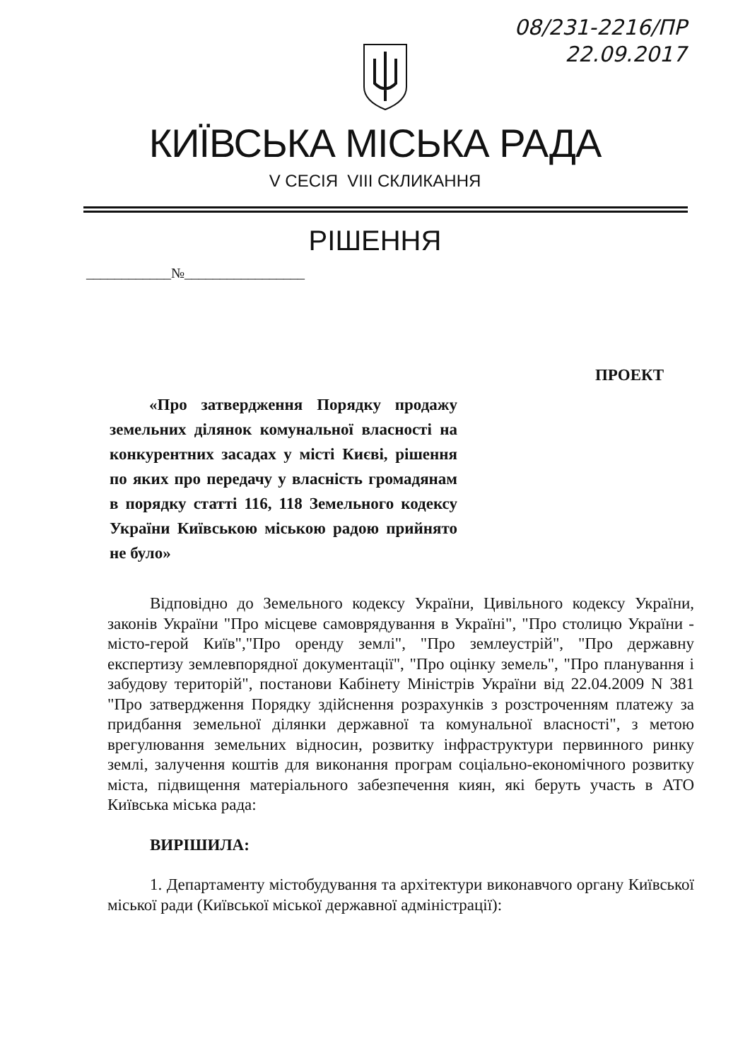08/231-2216/ПР
22.09.2017
КИЇВСЬКА МІСЬКА РАДА
V СЕСІЯ VIII СКЛИКАННЯ
РІШЕННЯ
____________№_________________
ПРОЕКТ
«Про затвердження Порядку продажу земельних ділянок комунальної власності на конкурентних засадах у місті Києві, рішення по яких про передачу у власність громадянам в порядку статті 116, 118 Земельного кодексу України Київською міською радою прийнято не було»
Відповідно до Земельного кодексу України, Цивільного кодексу України, законів України "Про місцеве самоврядування в Україні", "Про столицю України - місто-герой Київ","Про оренду землі", "Про землеустрій", "Про державну експертизу землевпорядної документації", "Про оцінку земель", "Про планування і забудову територій", постанови Кабінету Міністрів України від 22.04.2009 N 381 "Про затвердження Порядку здійснення розрахунків з розстроченням платежу за придбання земельної ділянки державної та комунальної власності", з метою врегулювання земельних відносин, розвитку інфраструктури первинного ринку землі, залучення коштів для виконання програм соціально-економічного розвитку міста, підвищення матеріального забезпечення киян, які беруть участь в АТО Київська міська рада:
ВИРІШИЛА:
1. Департаменту містобудування та архітектури виконавчого органу Київської міської ради (Київської міської державної адміністрації):